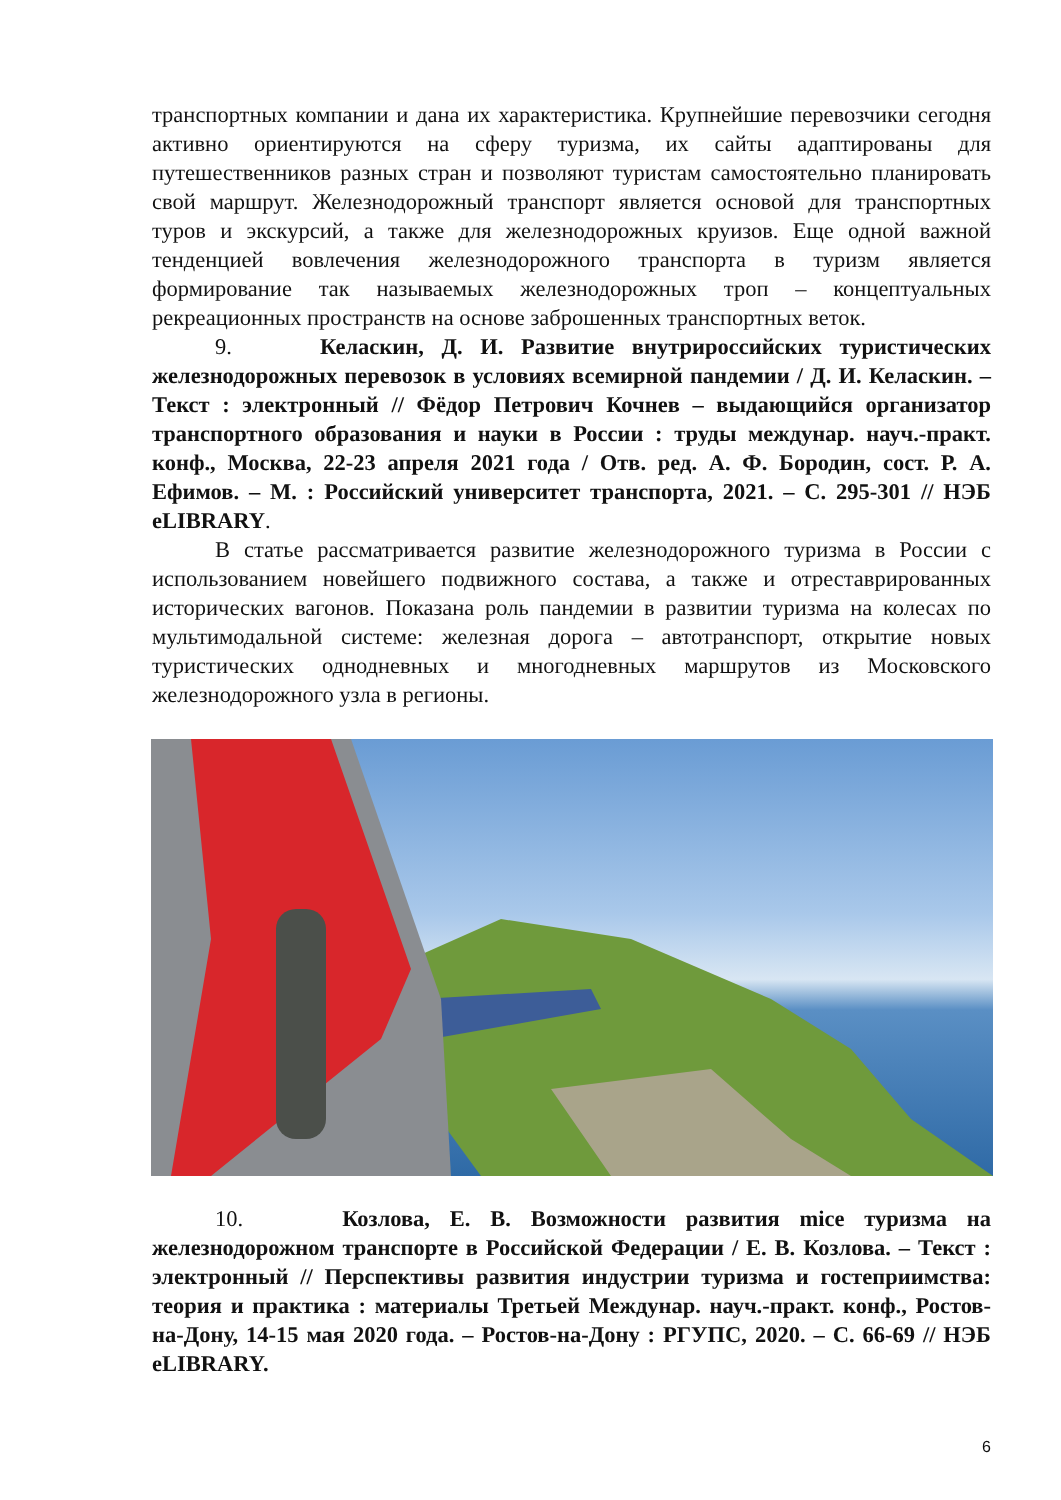транспортных компании и дана их характеристика. Крупнейшие перевозчики сегодня активно ориентируются на сферу туризма, их сайты адаптированы для путешественников разных стран и позволяют туристам самостоятельно планировать свой маршрут. Железнодорожный транспорт является основой для транспортных туров и экскурсий, а также для железнодорожных круизов. Еще одной важной тенденцией вовлечения железнодорожного транспорта в туризм является формирование так называемых железнодорожных троп – концептуальных рекреационных пространств на основе заброшенных транспортных веток.
9. Келаскин, Д. И. Развитие внутрироссийских туристических железнодорожных перевозок в условиях всемирной пандемии / Д. И. Келаскин. – Текст : электронный // Фёдор Петрович Кочнев – выдающийся организатор транспортного образования и науки в России : труды междунар. науч.-практ. конф., Москва, 22-23 апреля 2021 года / Отв. ред. А. Ф. Бородин, сост. Р. А. Ефимов. – М. : Российский университет транспорта, 2021. – С. 295-301 // НЭБ eLIBRARY.
В статье рассматривается развитие железнодорожного туризма в России с использованием новейшего подвижного состава, а также и отреставрированных исторических вагонов. Показана роль пандемии в развитии туризма на колесах по мультимодальной системе: железная дорога – автотранспорт, открытие новых туристических однодневных и многодневных маршрутов из Московского железнодорожного узла в регионы.
10. Козлова, Е. В. Возможности развития mice туризма на железнодорожном транспорте в Российской Федерации / Е. В. Козлова. – Текст : электронный // Перспективы развития индустрии туризма и гостеприимства: теория и практика : материалы Третьей Междунар. науч.-практ. конф., Ростов-на-Дону, 14-15 мая 2020 года. – Ростов-на-Дону : РГУПС, 2020. – С. 66-69 // НЭБ eLIBRARY.
6